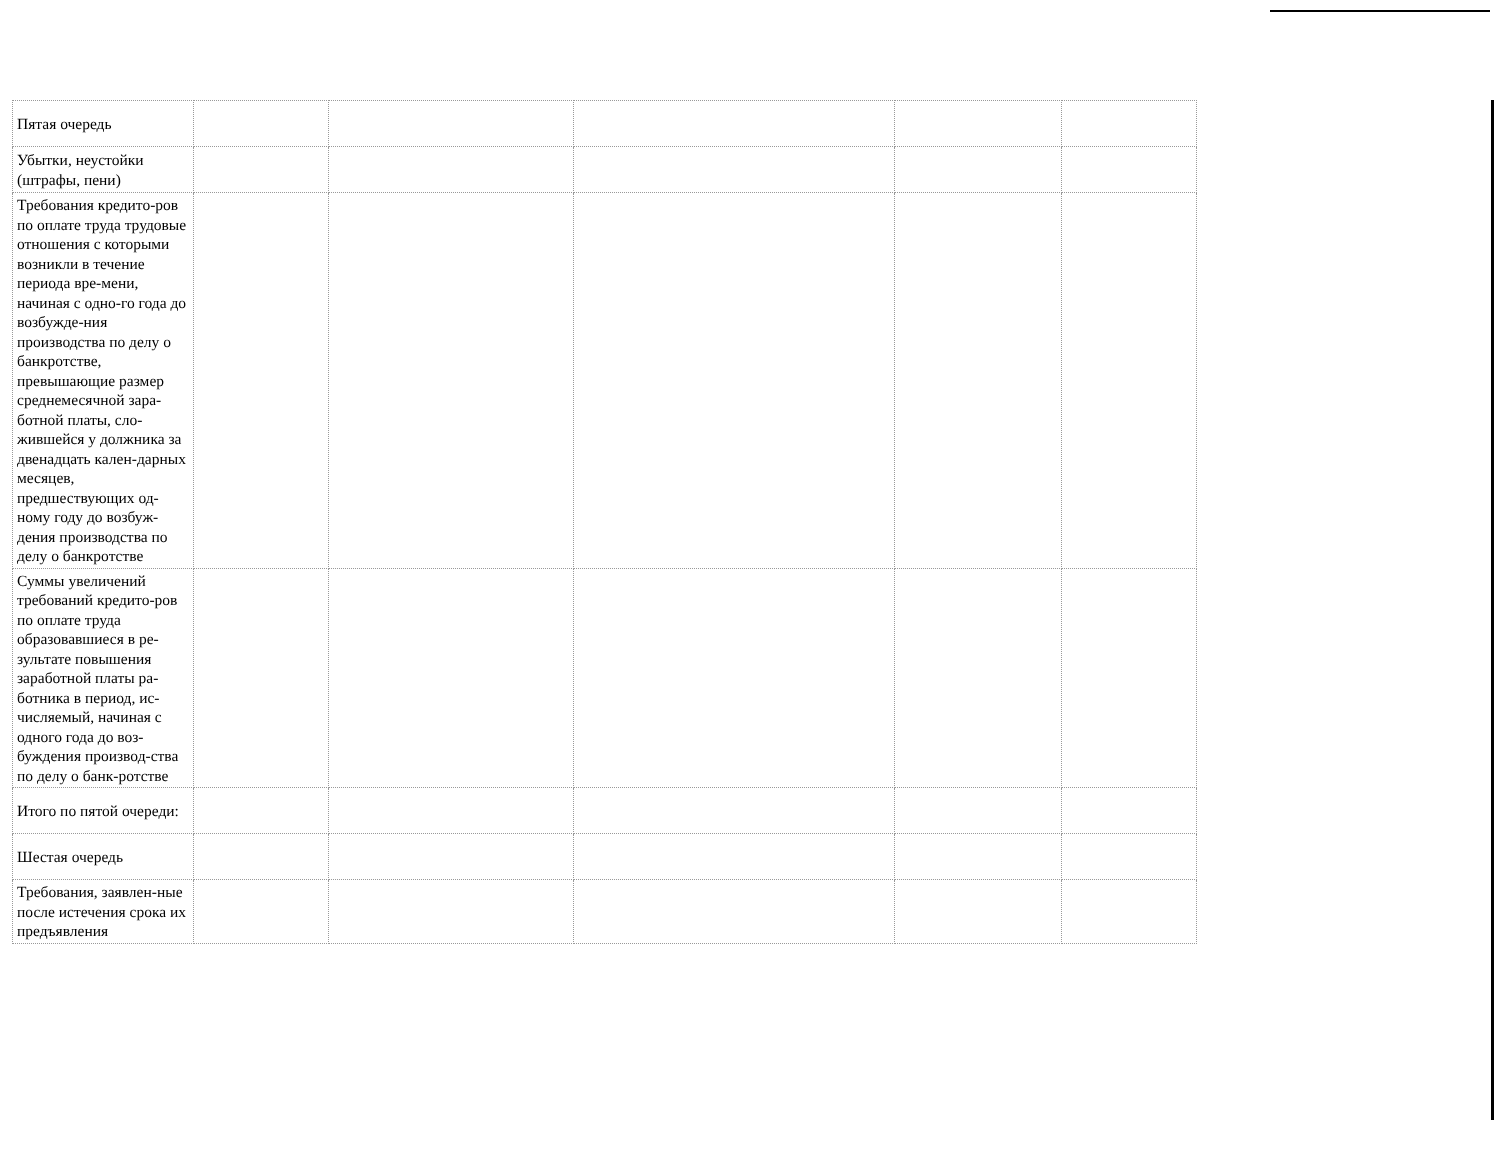| Пятая очередь | | | | | |
| Убытки, неустойки (штрафы, пени) | | | | | |
| Требования кредито-ров по оплате труда трудовые отношения с которыми возникли в течение периода вре-мени, начиная с одно-го года до возбужде-ния производства по делу о банкротстве, превышающие размер среднемесячной зара-ботной платы, сло-жившейся у должника за двенадцать кален-дарных месяцев, предшествующих од-ному году до возбуж-дения производства по делу о банкротстве | | | | | |
| Суммы увеличений требований кредито-ров по оплате труда образовавшиеся в ре-зультате повышения заработной платы ра-ботника в период, ис-числяемый, начиная с одного года до воз-буждения производ-ства по делу о банк-ротстве | | | | | |
| Итого по пятой очереди: | | | | | |
| Шестая очередь | | | | | |
| Требования, заявлен-ные после истечения срока их предъявления | | | | | |